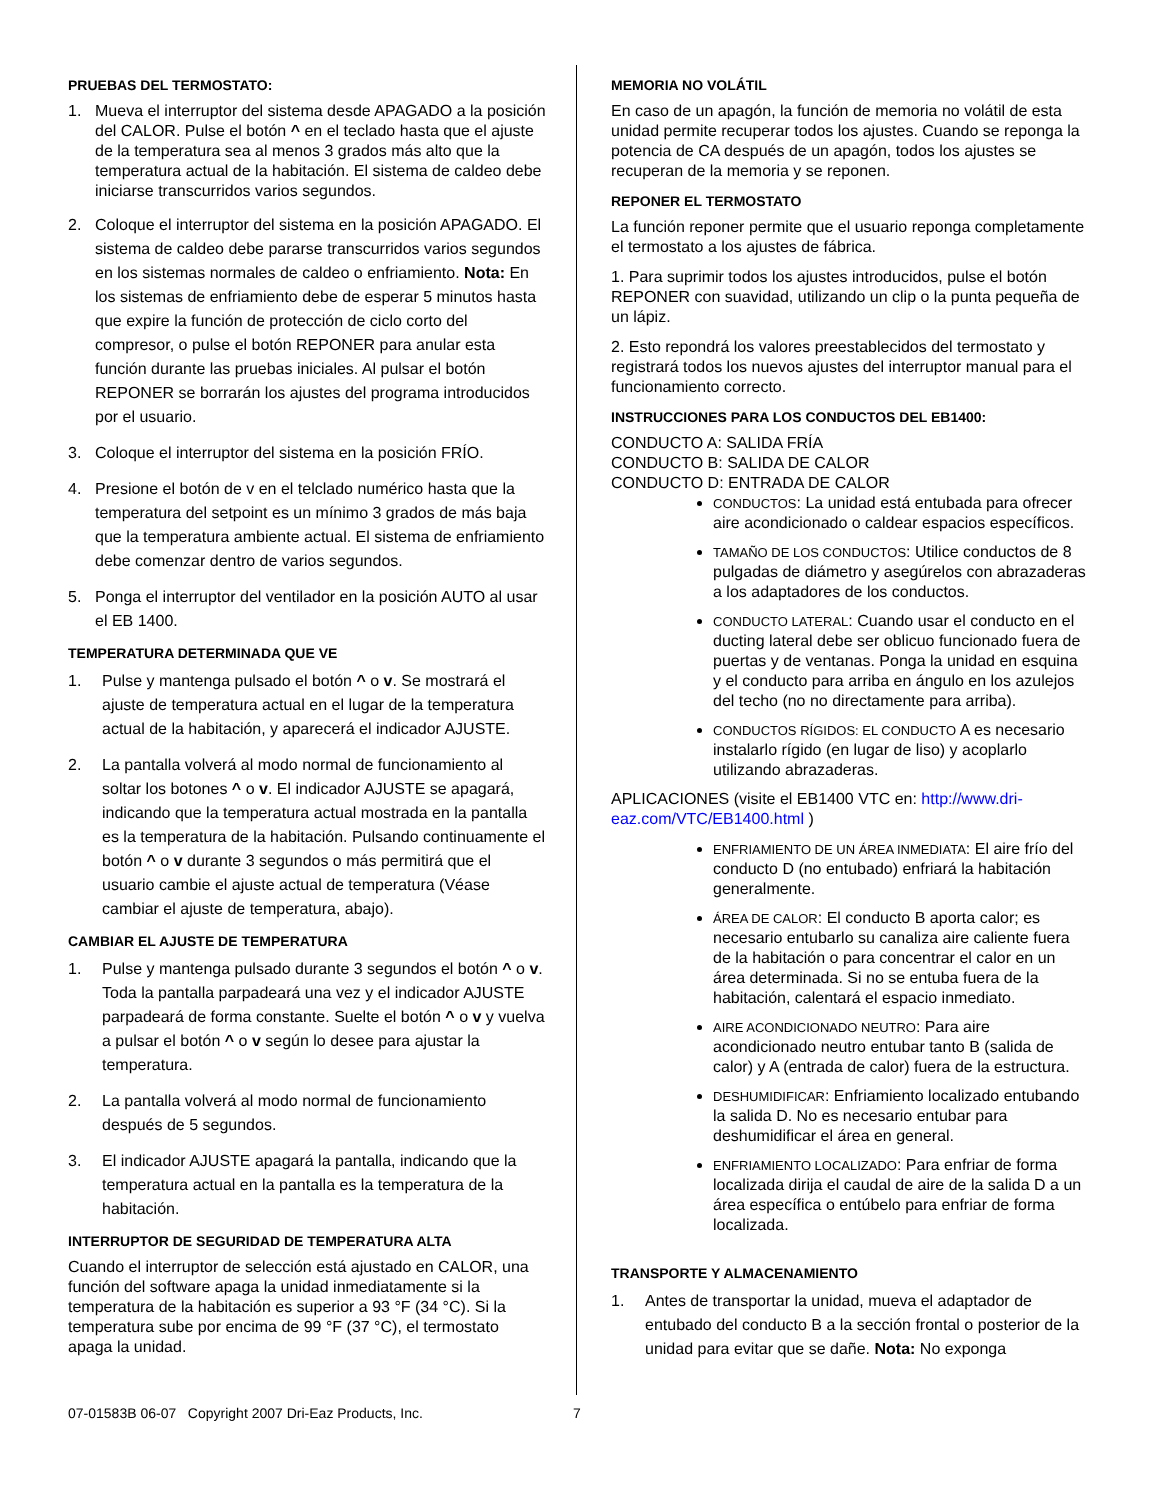PRUEBAS DEL TERMOSTATO:
1. Mueva el interruptor del sistema desde APAGADO a la posición del CALOR. Pulse el botón ^ en el teclado hasta que el ajuste de la temperatura sea al menos 3 grados más alto que la temperatura actual de la habitación. El sistema de caldeo debe iniciarse transcurridos varios segundos.
2. Coloque el interruptor del sistema en la posición APAGADO. El sistema de caldeo debe pararse transcurridos varios segundos en los sistemas normales de caldeo o enfriamiento. Nota: En los sistemas de enfriamiento debe de esperar 5 minutos hasta que expire la función de protección de ciclo corto del compresor, o pulse el botón REPONER para anular esta función durante las pruebas iniciales. Al pulsar el botón REPONER se borrarán los ajustes del programa introducidos por el usuario.
3. Coloque el interruptor del sistema en la posición FRÍO.
4. Presione el botón de v en el telclado numérico hasta que la temperatura del setpoint es un mínimo 3 grados de más baja que la temperatura ambiente actual. El sistema de enfriamiento debe comenzar dentro de varios segundos.
5. Ponga el interruptor del ventilador en la posición AUTO al usar el EB 1400.
TEMPERATURA DETERMINADA QUE VE
1. Pulse y mantenga pulsado el botón ^ o v. Se mostrará el ajuste de temperatura actual en el lugar de la temperatura actual de la habitación, y aparecerá el indicador AJUSTE.
2. La pantalla volverá al modo normal de funcionamiento al soltar los botones ^ o v. El indicador AJUSTE se apagará, indicando que la temperatura actual mostrada en la pantalla es la temperatura de la habitación. Pulsando continuamente el botón ^ o v durante 3 segundos o más permitirá que el usuario cambie el ajuste actual de temperatura (Véase cambiar el ajuste de temperatura, abajo).
CAMBIAR EL AJUSTE DE TEMPERATURA
1. Pulse y mantenga pulsado durante 3 segundos el botón ^ o v. Toda la pantalla parpadeará una vez y el indicador AJUSTE parpadeará de forma constante. Suelte el botón ^ o v y vuelva a pulsar el botón ^ o v según lo desee para ajustar la temperatura.
2. La pantalla volverá al modo normal de funcionamiento después de 5 segundos.
3. El indicador AJUSTE apagará la pantalla, indicando que la temperatura actual en la pantalla es la temperatura de la habitación.
INTERRUPTOR DE SEGURIDAD DE TEMPERATURA ALTA
Cuando el interruptor de selección está ajustado en CALOR, una función del software apaga la unidad inmediatamente si la temperatura de la habitación es superior a 93 °F (34 °C). Si la temperatura sube por encima de 99 °F (37 °C), el termostato apaga la unidad.
MEMORIA NO VOLÁTIL
En caso de un apagón, la función de memoria no volátil de esta unidad permite recuperar todos los ajustes. Cuando se reponga la potencia de CA después de un apagón, todos los ajustes se recuperan de la memoria y se reponen.
REPONER EL TERMOSTATO
La función reponer permite que el usuario reponga completamente el termostato a los ajustes de fábrica.
1. Para suprimir todos los ajustes introducidos, pulse el botón REPONER con suavidad, utilizando un clip o la punta pequeña de un lápiz.
2. Esto repondrá los valores preestablecidos del termostato y registrará todos los nuevos ajustes del interruptor manual para el funcionamiento correcto.
INSTRUCCIONES PARA LOS CONDUCTOS DEL EB1400:
CONDUCTO A: SALIDA FRÍA
CONDUCTO B: SALIDA DE CALOR
CONDUCTO D: ENTRADA DE CALOR
CONDUCTOS: La unidad está entubada para ofrecer aire acondicionado o caldear espacios específicos.
TAMAÑO DE LOS CONDUCTOS: Utilice conductos de 8 pulgadas de diámetro y asegúrelos con abrazaderas a los adaptadores de los conductos.
CONDUCTO LATERAL: Cuando usar el conducto en el ducting lateral debe ser oblicuo funcionado fuera de puertas y de ventanas. Ponga la unidad en esquina y el conducto para arriba en ángulo en los azulejos del techo (no no directamente para arriba).
CONDUCTOS RÍGIDOS: EL CONDUCTO A es necesario instalarlo rígido (en lugar de liso) y acoplarlo utilizando abrazaderas.
APLICACIONES (visite el EB1400 VTC en: http://www.dri-eaz.com/VTC/EB1400.html )
ENFRIAMIENTO DE UN ÁREA INMEDIATA: El aire frío del conducto D (no entubado) enfriará la habitación generalmente.
ÁREA DE CALOR: El conducto B aporta calor; es necesario entubarlo su canaliza aire caliente fuera de la habitación o para concentrar el calor en un área determinada. Si no se entuba fuera de la habitación, calentará el espacio inmediato.
AIRE ACONDICIONADO NEUTRO: Para aire acondicionado neutro entubar tanto B (salida de calor) y A (entrada de calor) fuera de la estructura.
DESHUMIDIFICAR: Enfriamiento localizado entubando la salida D. No es necesario entubar para deshumidificar el área en general.
ENFRIAMIENTO LOCALIZADO: Para enfriar de forma localizada dirija el caudal de aire de la salida D a un área específica o entúbelo para enfriar de forma localizada.
TRANSPORTE Y ALMACENAMIENTO
1. Antes de transportar la unidad, mueva el adaptador de entubado del conducto B a la sección frontal o posterior de la unidad para evitar que se dañe. Nota: No exponga
07-01583B 06-07 Copyright 2007 Dri-Eaz Products, Inc. 7